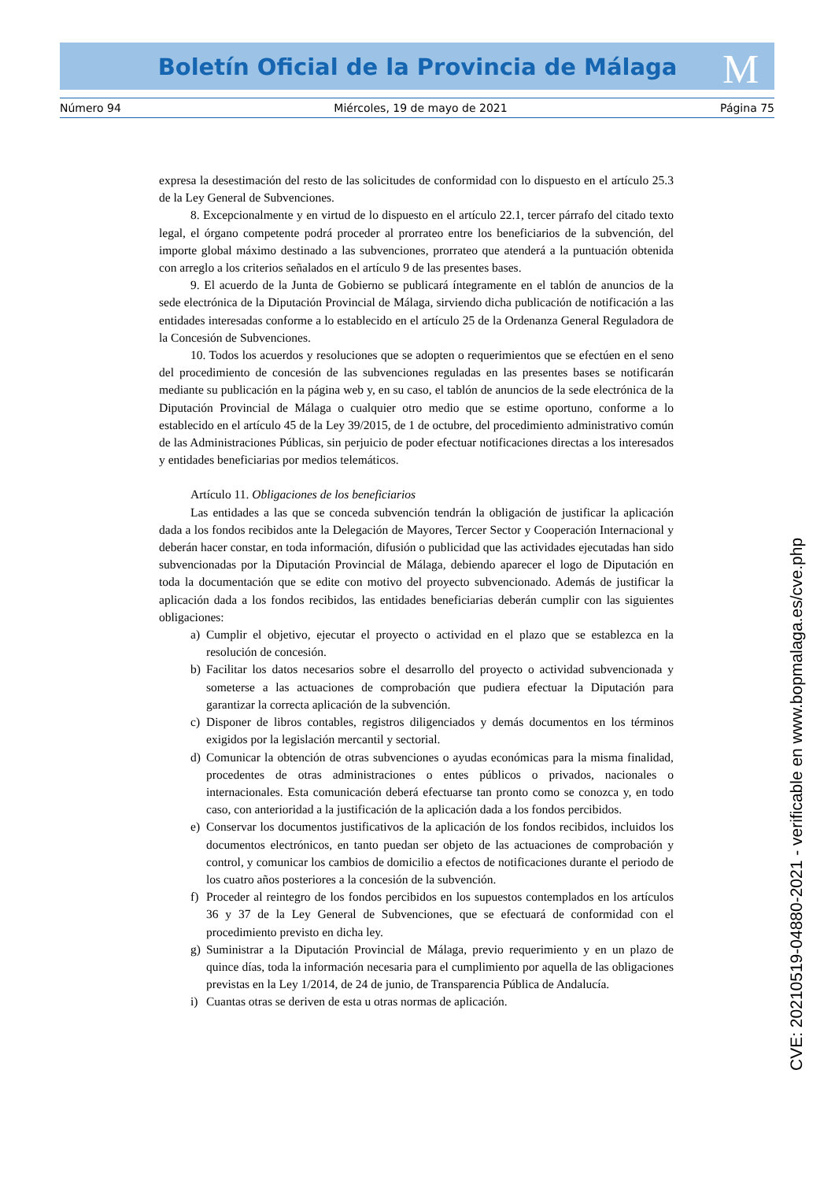M
Boletín Oficial de la Provincia de Málaga
Número 94 Miércoles, 19 de mayo de 2021 Página 75
expresa la desestimación del resto de las solicitudes de conformidad con lo dispuesto en el artículo 25.3 de la Ley General de Subvenciones.
8. Excepcionalmente y en virtud de lo dispuesto en el artículo 22.1, tercer párrafo del citado texto legal, el órgano competente podrá proceder al prorrateo entre los beneficiarios de la subvención, del importe global máximo destinado a las subvenciones, prorrateo que atenderá a la puntuación obtenida con arreglo a los criterios señalados en el artículo 9 de las presentes bases.
9. El acuerdo de la Junta de Gobierno se publicará íntegramente en el tablón de anuncios de la sede electrónica de la Diputación Provincial de Málaga, sirviendo dicha publicación de notificación a las entidades interesadas conforme a lo establecido en el artículo 25 de la Ordenanza General Reguladora de la Concesión de Subvenciones.
10. Todos los acuerdos y resoluciones que se adopten o requerimientos que se efectúen en el seno del procedimiento de concesión de las subvenciones reguladas en las presentes bases se notificarán mediante su publicación en la página web y, en su caso, el tablón de anuncios de la sede electrónica de la Diputación Provincial de Málaga o cualquier otro medio que se estime oportuno, conforme a lo establecido en el artículo 45 de la Ley 39/2015, de 1 de octubre, del procedimiento administrativo común de las Administraciones Públicas, sin perjuicio de poder efectuar notificaciones directas a los interesados y entidades beneficiarias por medios telemáticos.
Artículo 11. Obligaciones de los beneficiarios
Las entidades a las que se conceda subvención tendrán la obligación de justificar la aplicación dada a los fondos recibidos ante la Delegación de Mayores, Tercer Sector y Cooperación Internacional y deberán hacer constar, en toda información, difusión o publicidad que las actividades ejecutadas han sido subvencionadas por la Diputación Provincial de Málaga, debiendo aparecer el logo de Diputación en toda la documentación que se edite con motivo del proyecto subvencionado. Además de justificar la aplicación dada a los fondos recibidos, las entidades beneficiarias deberán cumplir con las siguientes obligaciones:
a) Cumplir el objetivo, ejecutar el proyecto o actividad en el plazo que se establezca en la resolución de concesión.
b) Facilitar los datos necesarios sobre el desarrollo del proyecto o actividad subvencionada y someterse a las actuaciones de comprobación que pudiera efectuar la Diputación para garantizar la correcta aplicación de la subvención.
c) Disponer de libros contables, registros diligenciados y demás documentos en los términos exigidos por la legislación mercantil y sectorial.
d) Comunicar la obtención de otras subvenciones o ayudas económicas para la misma finalidad, procedentes de otras administraciones o entes públicos o privados, nacionales o internacionales. Esta comunicación deberá efectuarse tan pronto como se conozca y, en todo caso, con anterioridad a la justificación de la aplicación dada a los fondos percibidos.
e) Conservar los documentos justificativos de la aplicación de los fondos recibidos, incluidos los documentos electrónicos, en tanto puedan ser objeto de las actuaciones de comprobación y control, y comunicar los cambios de domicilio a efectos de notificaciones durante el periodo de los cuatro años posteriores a la concesión de la subvención.
f) Proceder al reintegro de los fondos percibidos en los supuestos contemplados en los artículos 36 y 37 de la Ley General de Subvenciones, que se efectuará de conformidad con el procedimiento previsto en dicha ley.
g) Suministrar a la Diputación Provincial de Málaga, previo requerimiento y en un plazo de quince días, toda la información necesaria para el cumplimiento por aquella de las obligaciones previstas en la Ley 1/2014, de 24 de junio, de Transparencia Pública de Andalucía.
i) Cuantas otras se deriven de esta u otras normas de aplicación.
CVE: 20210519-04880-2021 - verificable en www.bopmalaga.es/cve.php